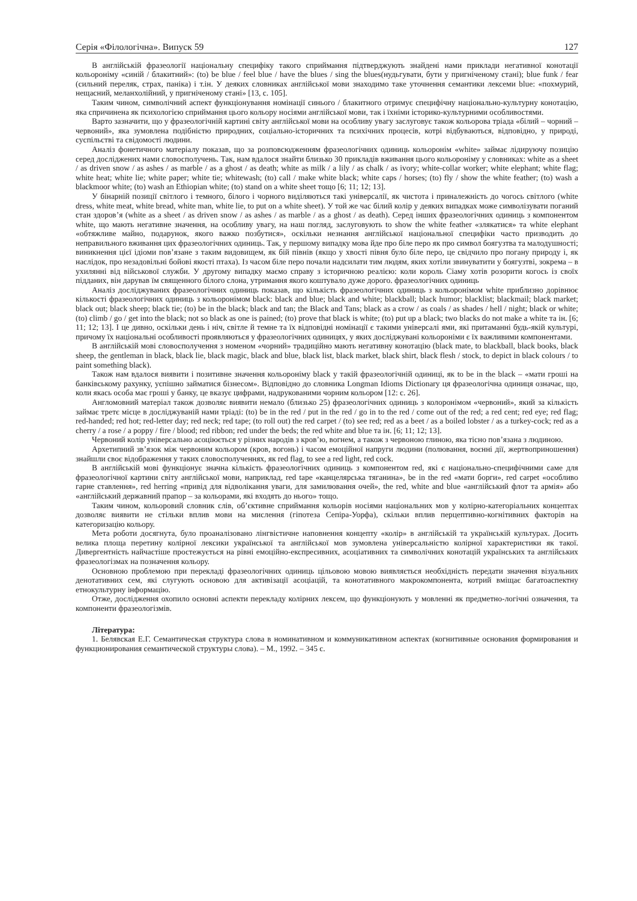Серія «Філологічна». Випуск 59 127
В англійській фразеології національну специфіку такого сприймання підтверджують знайдені нами приклади негативної конотації кольороніму «синій / блакитний»: (to) be blue / feel blue / have the blues / sing the blues(нудьгувати, бути у пригніченому стані); blue funk / fear (сильний переляк, страх, паніка) і т.ін. У деяких словниках англійської мови знаходимо таке уточнення семантики лексеми blue: «похмурий, нещасний, меланхолійний, у пригніченому стані» [13, с. 105].
Таким чином, символічний аспект функціонування номінації синього / блакитного отримує специфічну національно-культурну конотацію, яка спричинена як психологією сприймання цього кольору носіями англійської мови, так і їхніми історико-культурними особливостями.
Варто зазначити, що у фразеологічній картині світу англійської мови на особливу увагу заслуговує також кольорова тріада «білий – чорний – червоний», яка зумовлена подібністю природних, соціально-історичних та психічних процесів, котрі відбуваються, відповідно, у природі, суспільстві та свідомості людини.
Аналіз фонетичного матеріалу показав, що за розповсюдженням фразеологічних одиниць кольоронім «white» займає лідируючу позицію серед досліджених нами словосполучень. Так, нам вдалося знайти близько 30 прикладів вживання цього кольороніму у словниках: white as a sheet / as driven snow / as ashes / as marble / as a ghost / as death; white as milk / a lily / as chalk / as ivory; white-collar worker; white elephant; white flag; white heat; white lie; white paper; white tie; whitewash; (to) call / make white black; white caps / horses; (to) fly / show the white feather; (to) wash a blackmoor white; (to) wash an Ethiopian white; (to) stand on a white sheet тощо [6; 11; 12; 13].
У бінарній позиції світлого і темного, білого і чорного виділяються такі універсалії, як чистота і приналежність до чогось світлого (white dress, white meat, white bread, white man, white lie, to put on a white sheet). У той же час білий колір у деяких випадках може символізувати поганий стан здоров’я (white as a sheet / as driven snow / as ashes / as marble / as a ghost / as death). Серед інших фразеологічних одиниць з компонентом white, що мають негативне значення, на особливу увагу, на наш погляд, заслуговують to show the white feather «злякатися» та white elephant «обтяжливе майно, подарунок, якого важко позбутися», оскільки незнання англійської національної специфіки часто призводить до неправильного вживання цих фразеологічних одиниць. Так, у першому випадку мова йде про біле перо як про символ боягузтва та малодушності; виникнення цієї ідіоми пов’язане з таким видовищем, як бій півнів (якщо у хвості півня було біле перо, це свідчило про погану природу і, як наслідок, про незадовільні бойові якості птаха). Із часом біле перо почали надсилати тим людям, яких хотіли звинуватити у боягузтві, зокрема – в ухилянні від військової служби. У другому випадку маємо справу з історичною реалією: коли король Сіаму хотів розорити когось із своїх підданих, він дарував їм священного білого слона, утримання якого коштувало дуже дорого. фразеологічних одиниць
Аналіз досліджуваних фразеологічних одиниць показав, що кількість фразеологічних одиниць з кольоронімом white приблизно дорівнює кількості фразеологічних одиниць з кольоронімом black: black and blue; black and white; blackball; black humor; blacklist; blackmail; black market; black out; black sheep; black tie; (to) be in the black; black and tan; the Black and Tans; black as a crow / as coals / as shades / hell / night; black or white; (to) climb / go / get into the black; not so black as one is pained; (to) prove that black is white; (to) put up a black; two blacks do not make a white та ін. [6; 11; 12; 13]. І це дивно, оскільки день і ніч, світле й темне та їх відповідні номінації є такими універсалі ями, які притаманні будь-якій культурі, причому їх національні особливості проявляються у фразеологічних одиницях, у яких досліджувані кольороніми є їх важливими компонентами.
В англійській мові словосполучення з номеном «чорний» традиційно мають негативну конотацію (black mate, to blackball, black books, black sheep, the gentleman in black, black lie, black magic, black and blue, black list, black market, black shirt, black flesh / stock, to depict in black colours / to paint something black).
Також нам вдалося виявити і позитивне значення кольороніму black у такій фразеологічній одиниці, як to be in the black – «мати гроші на банківському рахунку, успішно займатися бізнесом». Відповідно до словника Longman Idioms Dictionary ця фразеологічна одиниця означає, що, коли якась особа має гроші у банку, це вказує цифрами, надрукованими чорним кольором [12: с. 26].
Англомовний матеріал також дозволяє виявити немало (близько 25) фразеологічних одиниць з колоронімом «червоний», який за кількість займає третє місце в досліджуваній нами тріаді: (to) be in the red / put in the red / go in to the red / come out of the red; a red cent; red eye; red flag; red-handed; red hot; red-letter day; red neck; red tape; (to roll out) the red carpet / (to) see red; red as a beet / as a boiled lobster / as a turkey-cock; red as a cherry / a rose / a poppy / fire / blood; red ribbon; red under the beds; the red white and blue та ін. [6; 11; 12; 13].
Червоний колір універсально асоціюється у різних народів з кров’ю, вогнем, а також з червоною глиною, яка тісно пов’язана з людиною.
Архетипний зв’язок між червоним кольором (кров, вогонь) і часом емоційної напруги людини (полювання, воєнні дії, жертвоприношення) знайшли своє відображення у таких словосполученнях, як red flag, to see a red light, red cock.
В англійській мові функціонує значна кількість фразеологічних одиниць з компонентом red, які є національно-специфічними саме для фразеологічної картини світу англійської мови, наприклад, red tape «канцелярська тяганина», be in the red «мати борги», red carpet «особливо гарне ставлення», red herring «привід для відволікання уваги, для замилювання очей», the red, white and blue «англійський флот та армія» або «англійський державний прапор – за кольорами, які входять до нього» тощо.
Таким чином, кольоровий словник слів, об’єктивне сприймання кольорів носіями національних мов у колірно-категоріальних концептах дозволяє виявити не стільки вплив мови на мислення (гіпотеза Сепіра-Уорфа), скільки вплив перцептивно-когнітивних факторів на категоризацію кольору.
Мета роботи досягнута, було проаналізовано лінгвістичне наповнення концепту «колір» в англійській та українській культурах. Досить велика площа перетину колірної лексики української та англійської мов зумовлена універсальністю колірної характеристики як такої. Дивергентність найчастіше простежується на рівні емоційно-експресивних, асоціативних та символічних конотацій українських та англійських фразеологізмах на позначення кольору.
Основною проблемою при перекладі фразеологічних одиниць цільовою мовою виявляється необхідність передати значення візуальних денотативних сем, які слугують основою для активізації асоціацій, та конотативного макрокомпонента, котрий вміщає багатоаспектну етнокультурну інформацію.
Отже, дослідження охопило основні аспекти перекладу колірних лексем, що функціонують у мовленні як предметно-логічні означення, та компоненти фразеологізмів.
Література:
1. Белявская Е.Г. Семантическая структура слова в номинативном и коммуникативном аспектах (когнитивные основания формирования и функционирования семантической структуры слова). – М., 1992. – 345 с.